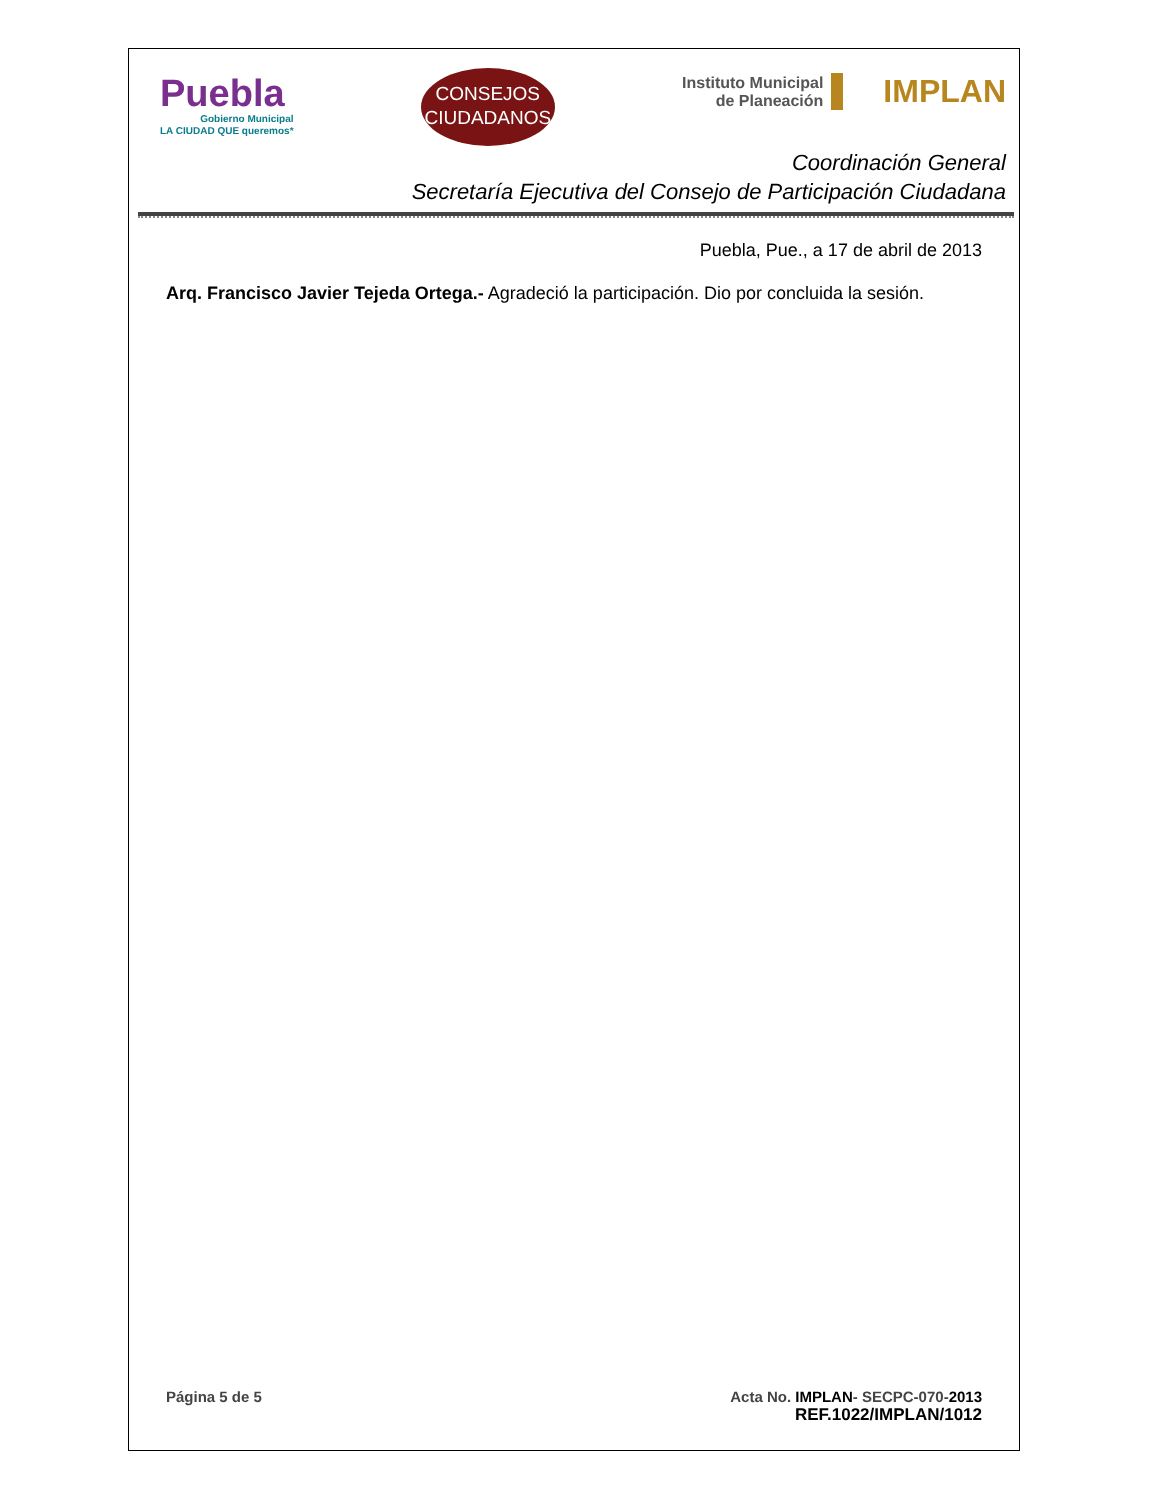Puebla
Gobierno Municipal
LA CIUDAD QUE queremos*
CONSEJOS
CIUDADANOS
Instituto Municipal
de Planeación IMPLAN
Coordinación General
Secretaría Ejecutiva del Consejo de Participación Ciudadana
Puebla, Pue., a 17 de abril de 2013
Arq. Francisco Javier Tejeda Ortega.- Agradeció la participación. Dio por concluida la sesión.
Página 5 de 5 Acta No. IMPLAN- SECPC-070-2013
REF.1022/IMPLAN/1012